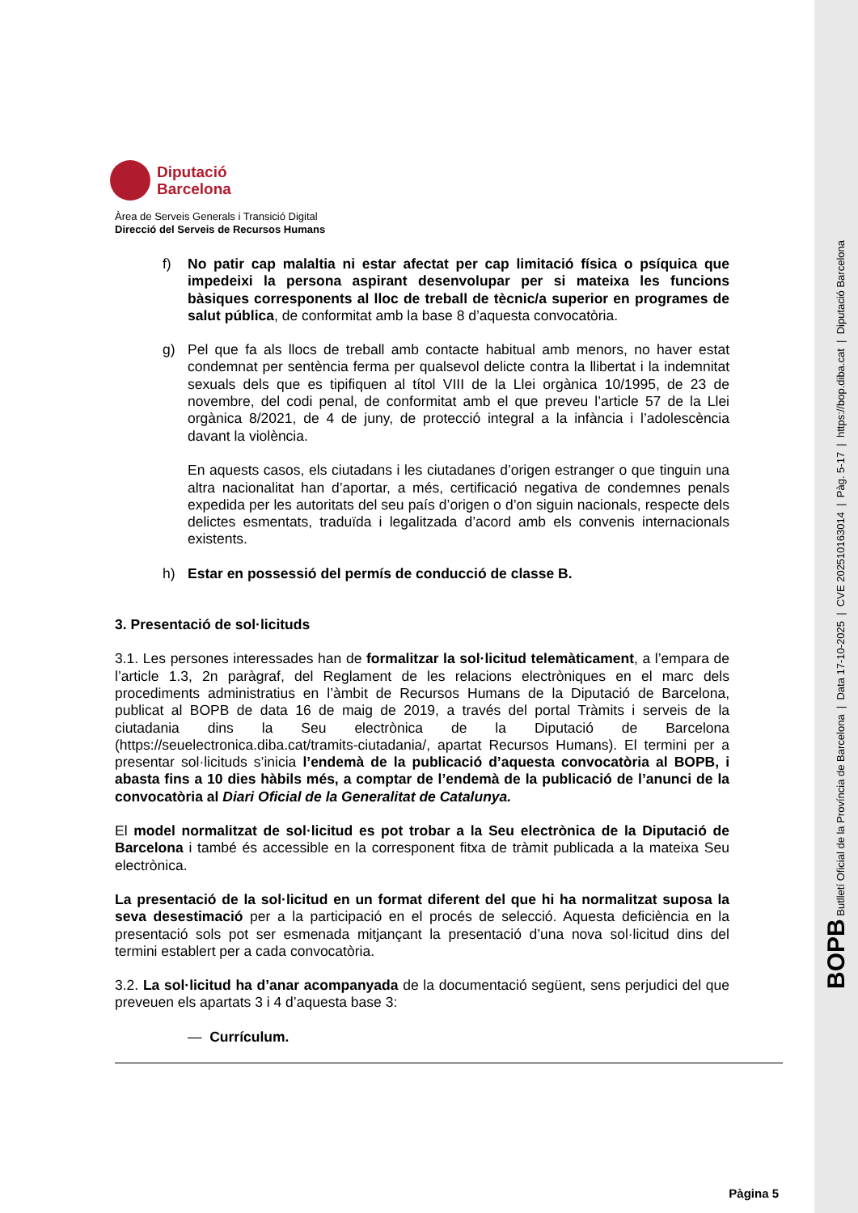BOPB Butlletí Oficial de la Província de Barcelona | Data 17-10-2025 | CVE 202510163014 | Pàg. 5-17 | https://bop.diba.cat | Diputació Barcelona
Diputació
Barcelona
Àrea de Serveis Generals i Transició Digital
Direcció del Serveis de Recursos Humans
f) No patir cap malaltia ni estar afectat per cap limitació física o psíquica que impedeixi la persona aspirant desenvolupar per si mateixa les funcions bàsiques corresponents al lloc de treball de tècnic/a superior en programes de salut pública, de conformitat amb la base 8 d’aquesta convocatòria.
g) Pel que fa als llocs de treball amb contacte habitual amb menors, no haver estat condemnat per sentència ferma per qualsevol delicte contra la llibertat i la indemnitat sexuals dels que es tipifiquen al títol VIII de la Llei orgànica 10/1995, de 23 de novembre, del codi penal, de conformitat amb el que preveu l’article 57 de la Llei orgànica 8/2021, de 4 de juny, de protecció integral a la infància i l’adolescència davant la violència.
En aquests casos, els ciutadans i les ciutadanes d’origen estranger o que tinguin una altra nacionalitat han d’aportar, a més, certificació negativa de condemnes penals expedida per les autoritats del seu país d’origen o d’on siguin nacionals, respecte dels delictes esmentats, traduïda i legalitzada d’acord amb els convenis internacionals existents.
h) Estar en possessió del permís de conducció de classe B.
3. Presentació de sol·licituds
3.1. Les persones interessades han de formalitzar la sol·licitud telemàticament, a l’empara de l’article 1.3, 2n paràgraf, del Reglament de les relacions electròniques en el marc dels procediments administratius en l’àmbit de Recursos Humans de la Diputació de Barcelona, publicat al BOPB de data 16 de maig de 2019, a través del portal Tràmits i serveis de la ciutadania dins la Seu electrònica de la Diputació de Barcelona (https://seuelectronica.diba.cat/tramits-ciutadania/, apartat Recursos Humans). El termini per a presentar sol·licituds s’inicia l’endemà de la publicació d’aquesta convocatòria al BOPB, i abasta fins a 10 dies hàbils més, a comptar de l’endemà de la publicació de l’anunci de la convocatòria al Diari Oficial de la Generalitat de Catalunya.
El model normalitzat de sol·licitud es pot trobar a la Seu electrònica de la Diputació de Barcelona i també és accessible en la corresponent fitxa de tràmit publicada a la mateixa Seu electrònica.
La presentació de la sol·licitud en un format diferent del que hi ha normalitzat suposa la seva desestimació per a la participació en el procés de selecció. Aquesta deficiència en la presentació sols pot ser esmenada mitjançant la presentació d’una nova sol·licitud dins del termini establert per a cada convocatòria.
3.2. La sol·licitud ha d’anar acompanyada de la documentació següent, sens perjudici del que preveuen els apartats 3 i 4 d’aquesta base 3:
— Currículum.
Pàgina 5